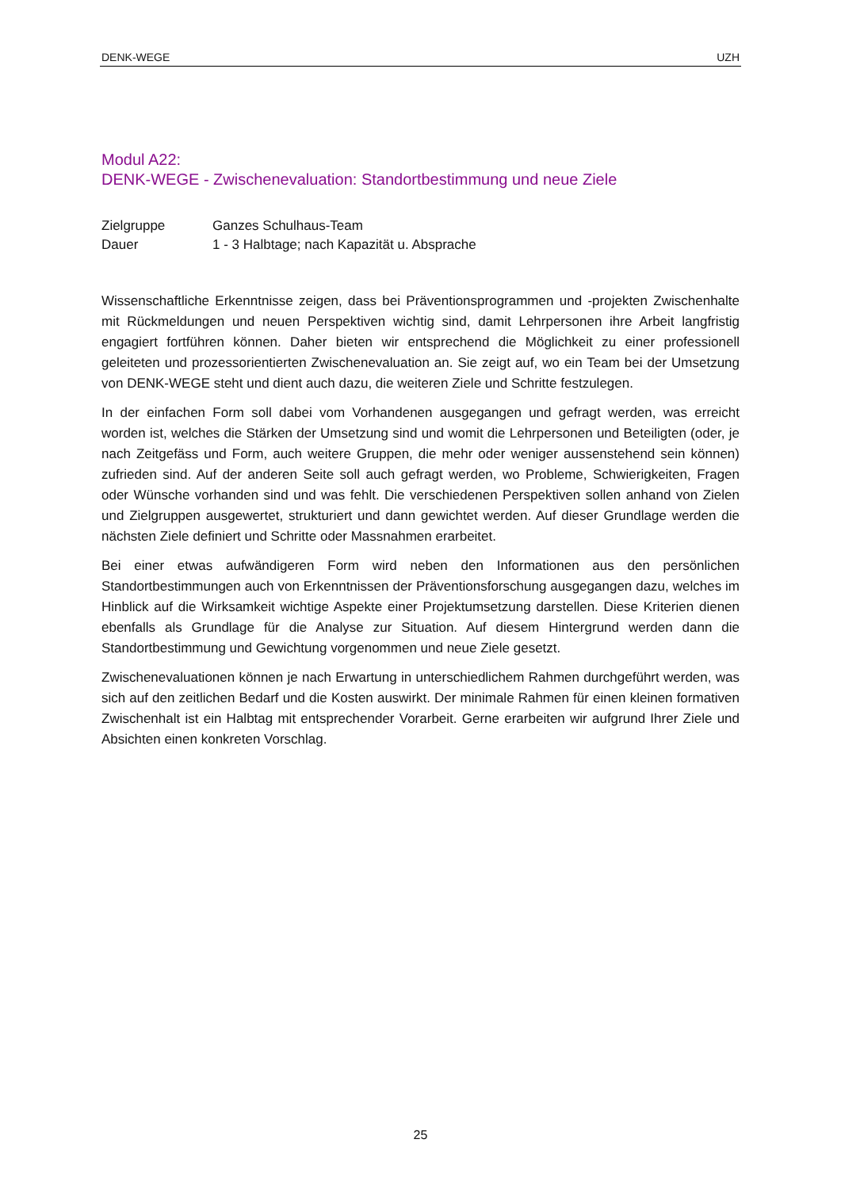DENK-WEGE UZH
Modul A22:
DENK-WEGE - Zwischenevaluation: Standortbestimmung und neue Ziele
| Zielgruppe | Ganzes Schulhaus-Team |
| Dauer | 1 - 3 Halbtage; nach Kapazität u. Absprache |
Wissenschaftliche Erkenntnisse zeigen, dass bei Präventionsprogrammen und -projekten Zwischenhalte mit Rückmeldungen und neuen Perspektiven wichtig sind, damit Lehrpersonen ihre Arbeit langfristig engagiert fortführen können. Daher bieten wir entsprechend die Möglichkeit zu einer professionell geleiteten und prozessorientierten Zwischenevaluation an. Sie zeigt auf, wo ein Team bei der Umsetzung von DENK-WEGE steht und dient auch dazu, die weiteren Ziele und Schritte festzulegen.
In der einfachen Form soll dabei vom Vorhandenen ausgegangen und gefragt werden, was erreicht worden ist, welches die Stärken der Umsetzung sind und womit die Lehrpersonen und Beteiligten (oder, je nach Zeitgefäss und Form, auch weitere Gruppen, die mehr oder weniger aussenstehend sein können) zufrieden sind. Auf der anderen Seite soll auch gefragt werden, wo Probleme, Schwierigkeiten, Fragen oder Wünsche vorhanden sind und was fehlt. Die verschiedenen Perspektiven sollen anhand von Zielen und Zielgruppen ausgewertet, strukturiert und dann gewichtet werden. Auf dieser Grundlage werden die nächsten Ziele definiert und Schritte oder Massnahmen erarbeitet.
Bei einer etwas aufwändigeren Form wird neben den Informationen aus den persönlichen Standortbestimmungen auch von Erkenntnissen der Präventionsforschung ausgegangen dazu, welches im Hinblick auf die Wirksamkeit wichtige Aspekte einer Projektumsetzung darstellen. Diese Kriterien dienen ebenfalls als Grundlage für die Analyse zur Situation. Auf diesem Hintergrund werden dann die Standortbestimmung und Gewichtung vorgenommen und neue Ziele gesetzt.
Zwischenevaluationen können je nach Erwartung in unterschiedlichem Rahmen durchgeführt werden, was sich auf den zeitlichen Bedarf und die Kosten auswirkt. Der minimale Rahmen für einen kleinen formativen Zwischenhalt ist ein Halbtag mit entsprechender Vorarbeit. Gerne erarbeiten wir aufgrund Ihrer Ziele und Absichten einen konkreten Vorschlag.
25